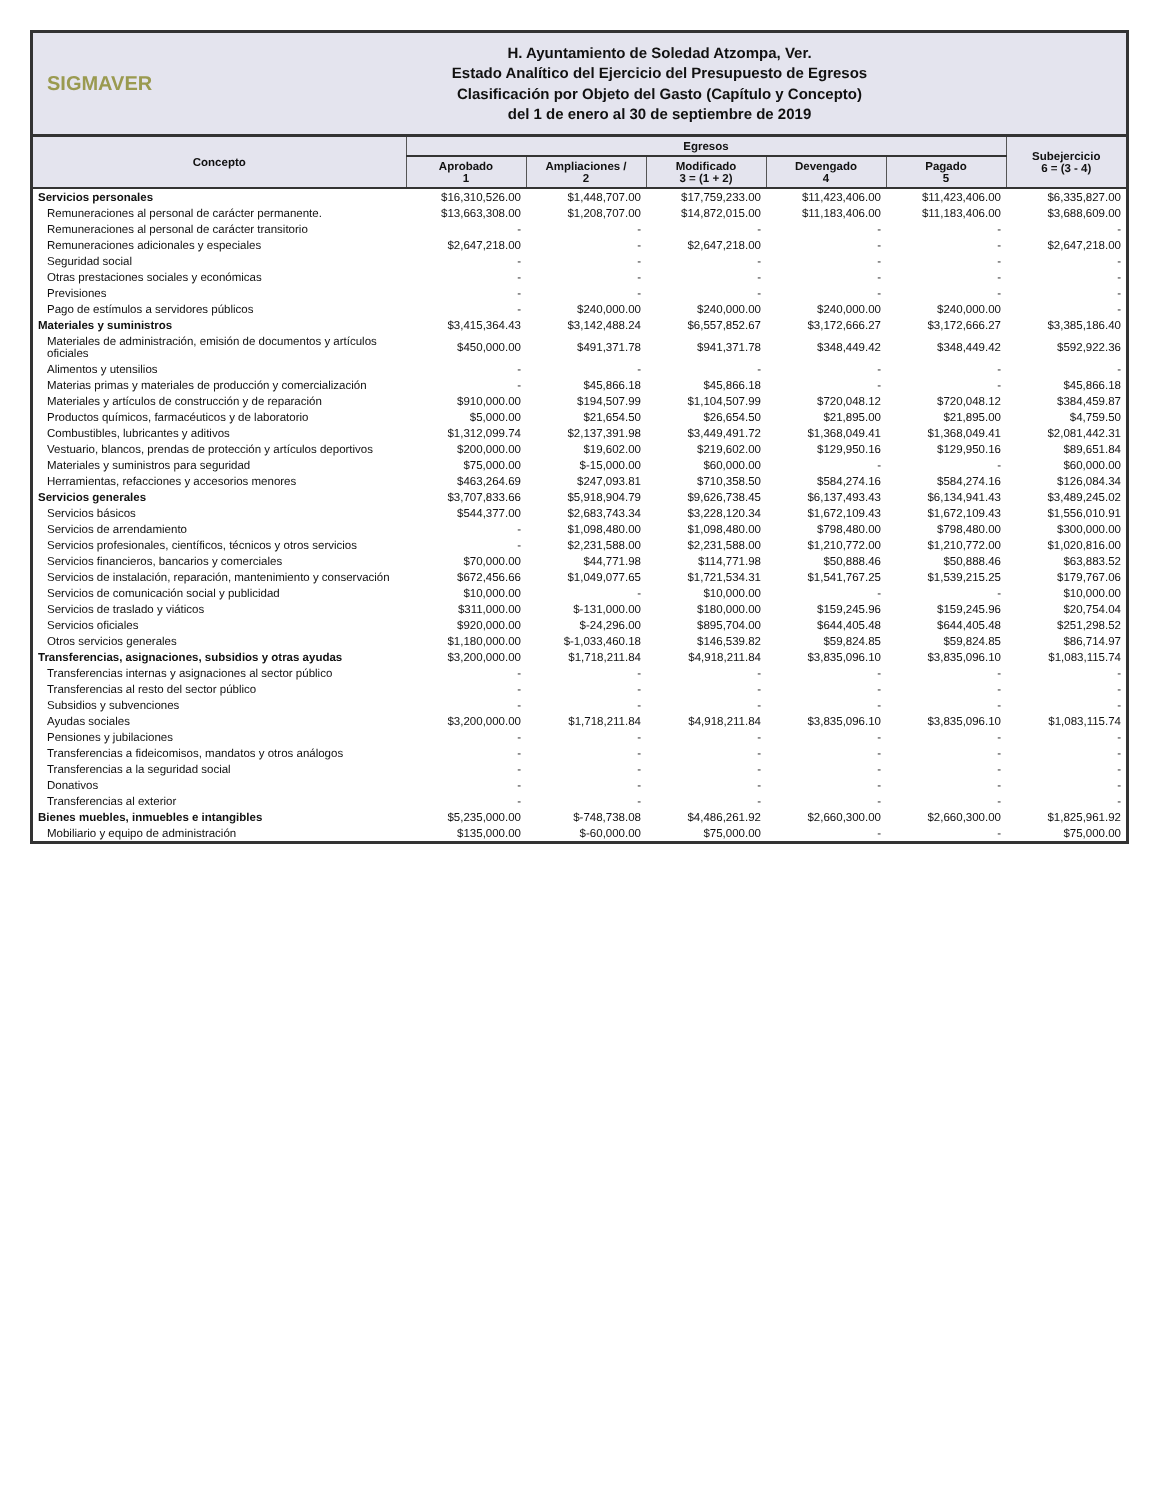SIGMAVER
H. Ayuntamiento de Soledad Atzompa, Ver.
Estado Analítico del Ejercicio del Presupuesto de Egresos
Clasificación por Objeto del Gasto (Capítulo y Concepto)
del 1 de enero al 30 de septiembre de 2019
| Concepto | Egresos | | | | | Subejercicio 6 = (3 - 4) |
| --- | --- | --- | --- | --- | --- | --- |
| | Aprobado 1 | Ampliaciones / 2 | Modificado 3 = (1 + 2) | Devengado 4 | Pagado 5 | |
| Servicios personales | $16,310,526.00 | $1,448,707.00 | $17,759,233.00 | $11,423,406.00 | $11,423,406.00 | $6,335,827.00 |
| Remuneraciones al personal de carácter permanente. | $13,663,308.00 | $1,208,707.00 | $14,872,015.00 | $11,183,406.00 | $11,183,406.00 | $3,688,609.00 |
| Remuneraciones al personal de carácter transitorio | - | - | - | - | - | - |
| Remuneraciones adicionales y especiales | $2,647,218.00 | - | $2,647,218.00 | - | - | $2,647,218.00 |
| Seguridad social | - | - | - | - | - | - |
| Otras prestaciones sociales y económicas | - | - | - | - | - | - |
| Previsiones | - | - | - | - | - | - |
| Pago de estímulos a servidores públicos | - | $240,000.00 | $240,000.00 | $240,000.00 | $240,000.00 | - |
| Materiales y suministros | $3,415,364.43 | $3,142,488.24 | $6,557,852.67 | $3,172,666.27 | $3,172,666.27 | $3,385,186.40 |
| Materiales de administración, emisión de documentos y artículos oficiales | $450,000.00 | $491,371.78 | $941,371.78 | $348,449.42 | $348,449.42 | $592,922.36 |
| Alimentos y utensilios | - | - | - | - | - | - |
| Materias primas y materiales de producción y comercialización | - | $45,866.18 | $45,866.18 | - | - | $45,866.18 |
| Materiales y artículos de construcción y de reparación | $910,000.00 | $194,507.99 | $1,104,507.99 | $720,048.12 | $720,048.12 | $384,459.87 |
| Productos químicos, farmacéuticos y de laboratorio | $5,000.00 | $21,654.50 | $26,654.50 | $21,895.00 | $21,895.00 | $4,759.50 |
| Combustibles, lubricantes y aditivos | $1,312,099.74 | $2,137,391.98 | $3,449,491.72 | $1,368,049.41 | $1,368,049.41 | $2,081,442.31 |
| Vestuario, blancos, prendas de protección y artículos deportivos | $200,000.00 | $19,602.00 | $219,602.00 | $129,950.16 | $129,950.16 | $89,651.84 |
| Materiales y suministros para seguridad | $75,000.00 | $-15,000.00 | $60,000.00 | - | - | $60,000.00 |
| Herramientas, refacciones y accesorios menores | $463,264.69 | $247,093.81 | $710,358.50 | $584,274.16 | $584,274.16 | $126,084.34 |
| Servicios generales | $3,707,833.66 | $5,918,904.79 | $9,626,738.45 | $6,137,493.43 | $6,134,941.43 | $3,489,245.02 |
| Servicios básicos | $544,377.00 | $2,683,743.34 | $3,228,120.34 | $1,672,109.43 | $1,672,109.43 | $1,556,010.91 |
| Servicios de arrendamiento | - | $1,098,480.00 | $1,098,480.00 | $798,480.00 | $798,480.00 | $300,000.00 |
| Servicios profesionales, científicos, técnicos y otros servicios | - | $2,231,588.00 | $2,231,588.00 | $1,210,772.00 | $1,210,772.00 | $1,020,816.00 |
| Servicios financieros, bancarios y comerciales | $70,000.00 | $44,771.98 | $114,771.98 | $50,888.46 | $50,888.46 | $63,883.52 |
| Servicios de instalación, reparación, mantenimiento y conservación | $672,456.66 | $1,049,077.65 | $1,721,534.31 | $1,541,767.25 | $1,539,215.25 | $179,767.06 |
| Servicios de comunicación social y publicidad | $10,000.00 | - | $10,000.00 | - | - | $10,000.00 |
| Servicios de traslado y viáticos | $311,000.00 | $-131,000.00 | $180,000.00 | $159,245.96 | $159,245.96 | $20,754.04 |
| Servicios oficiales | $920,000.00 | $-24,296.00 | $895,704.00 | $644,405.48 | $644,405.48 | $251,298.52 |
| Otros servicios generales | $1,180,000.00 | $-1,033,460.18 | $146,539.82 | $59,824.85 | $59,824.85 | $86,714.97 |
| Transferencias, asignaciones, subsidios y otras ayudas | $3,200,000.00 | $1,718,211.84 | $4,918,211.84 | $3,835,096.10 | $3,835,096.10 | $1,083,115.74 |
| Transferencias internas y asignaciones al sector público | - | - | - | - | - | - |
| Transferencias al resto del sector público | - | - | - | - | - | - |
| Subsidios y subvenciones | - | - | - | - | - | - |
| Ayudas sociales | $3,200,000.00 | $1,718,211.84 | $4,918,211.84 | $3,835,096.10 | $3,835,096.10 | $1,083,115.74 |
| Pensiones y jubilaciones | - | - | - | - | - | - |
| Transferencias a fideicomisos, mandatos y otros análogos | - | - | - | - | - | - |
| Transferencias a la seguridad social | - | - | - | - | - | - |
| Donativos | - | - | - | - | - | - |
| Transferencias al exterior | - | - | - | - | - | - |
| Bienes muebles, inmuebles e intangibles | $5,235,000.00 | $-748,738.08 | $4,486,261.92 | $2,660,300.00 | $2,660,300.00 | $1,825,961.92 |
| Mobiliario y equipo de administración | $135,000.00 | $-60,000.00 | $75,000.00 | - | - | $75,000.00 |